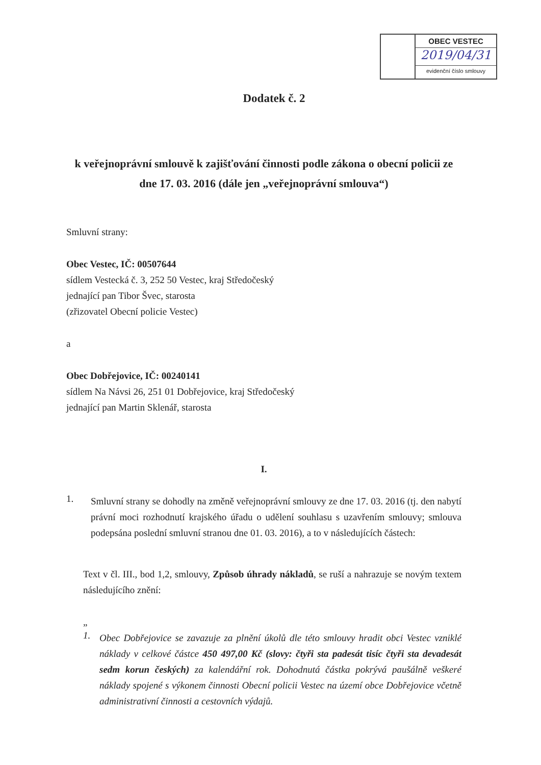OBEC VESTEC
2019/04/31
evidenční číslo smlouvy
Dodatek č. 2
k veřejnoprávní smlouvě k zajišťování činnosti podle zákona o obecní policii ze dne 17. 03. 2016 (dále jen „veřejnoprávní smlouva“)
Smluvní strany:
Obec Vestec, IČ: 00507644
sídlem Vestecká č. 3, 252 50 Vestec, kraj Středočeský
jednající pan Tibor Švec, starosta
(zřizovatel Obecní policie Vestec)
a
Obec Dobřejovice, IČ: 00240141
sídlem Na Návsi 26, 251 01 Dobřejovice, kraj Středočeský
jednající pan Martin Sklenář, starosta
I.
1.
Smluvní strany se dohodly na změně veřejnoprávní smlouvy ze dne 17. 03. 2016 (tj. den nabytí právní moci rozhodnutí krajského úřadu o udělení souhlasu s uzavřením smlouvy; smlouva podepsána poslední smluvní stranou dne 01. 03. 2016), a to v následujících částech:
Text v čl. III., bod 1,2, smlouvy, Způsob úhrady nákladů, se ruší a nahrazuje se novým textem následujícího znění:
„
1.
Obec Dobřejovice se zavazuje za plnění úkolů dle této smlouvy hradit obci Vestec vzniklé náklady v celkové částce 450 497,00 Kč (slovy: čtyři sta padesát tisíc čtyři sta devadesát sedm korun českých) za kalendářní rok. Dohodnutá částka pokrývá paušálně veškeré náklady spojené s výkonem činnosti Obecní policii Vestec na území obce Dobřejovice včetně administrativní činnosti a cestovních výdajů.